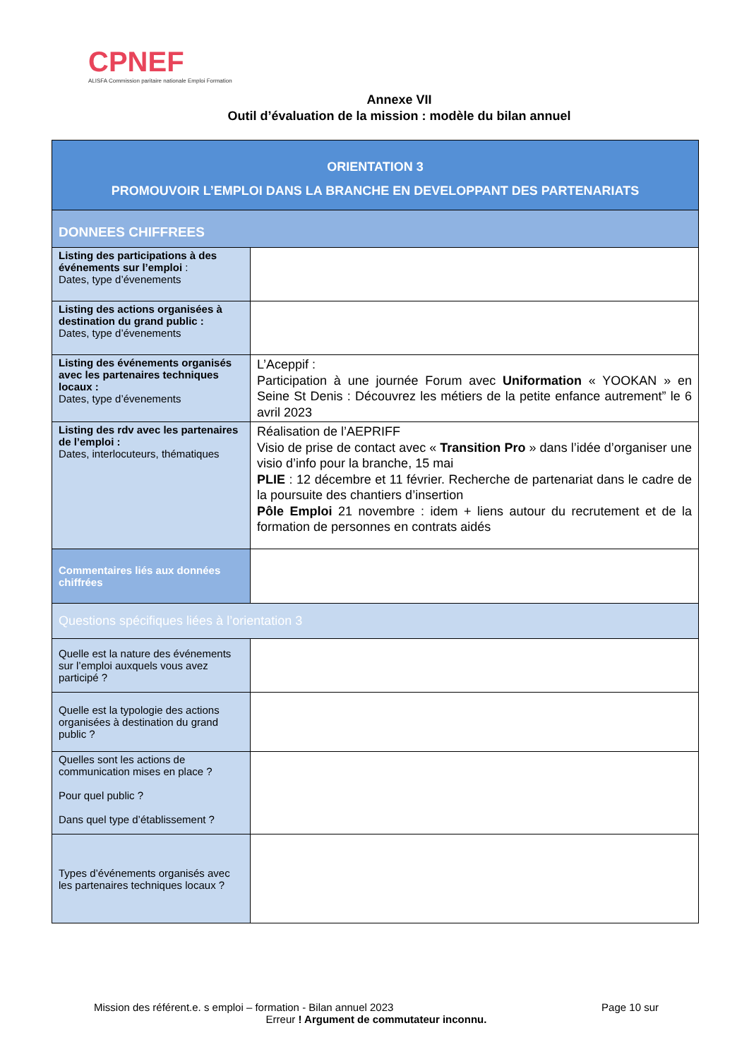CPNEF
ALISFA Commission paritaire nationale Emploi Formation
Annexe VII
Outil d’évaluation de la mission : modèle du bilan annuel
| ORIENTATION 3 PROMOUVOIR L’EMPLOI DANS LA BRANCHE EN DEVELOPPANT DES PARTENARIATS | |
| DONNEES CHIFFREES | |
| Listing des participations à des événements sur l’emploi : Dates, type d’évenements | |
| Listing des actions organisées à destination du grand public : Dates, type d’évenements | |
| Listing des événements organisés avec les partenaires techniques locaux : Dates, type d’évenements | L’Aceppif : Participation à une journée Forum avec Uniformation « YOOKAN » en Seine St Denis : Découvrez les métiers de la petite enfance autrement” le 6 avril 2023 |
| Listing des rdv avec les partenaires de l’emploi : Dates, interlocuteurs, thématiques | Réalisation de l’AEPRIFF Visio de prise de contact avec « Transition Pro » dans l’idée d’organiser une visio d’info pour la branche, 15 mai PLIE : 12 décembre et 11 février. Recherche de partenariat dans le cadre de la poursuite des chantiers d’insertion Pôle Emploi 21 novembre : idem + liens autour du recrutement et de la formation de personnes en contrats aidés |
| Commentaires liés aux données chiffrées | |
| Questions spécifiques liées à l’orientation 3 | |
| Quelle est la nature des événements sur l’emploi auxquels vous avez participé ? | |
| Quelle est la typologie des actions organisées à destination du grand public ? | |
| Quelles sont les actions de communication mises en place ? Pour quel public ? Dans quel type d’établissement ? | |
| Types d’événements organisés avec les partenaires techniques locaux ? | |
Mission des référent.e. s emploi – formation - Bilan annuel 2023 Page 10 sur
Erreur ! Argument de commutateur inconnu.